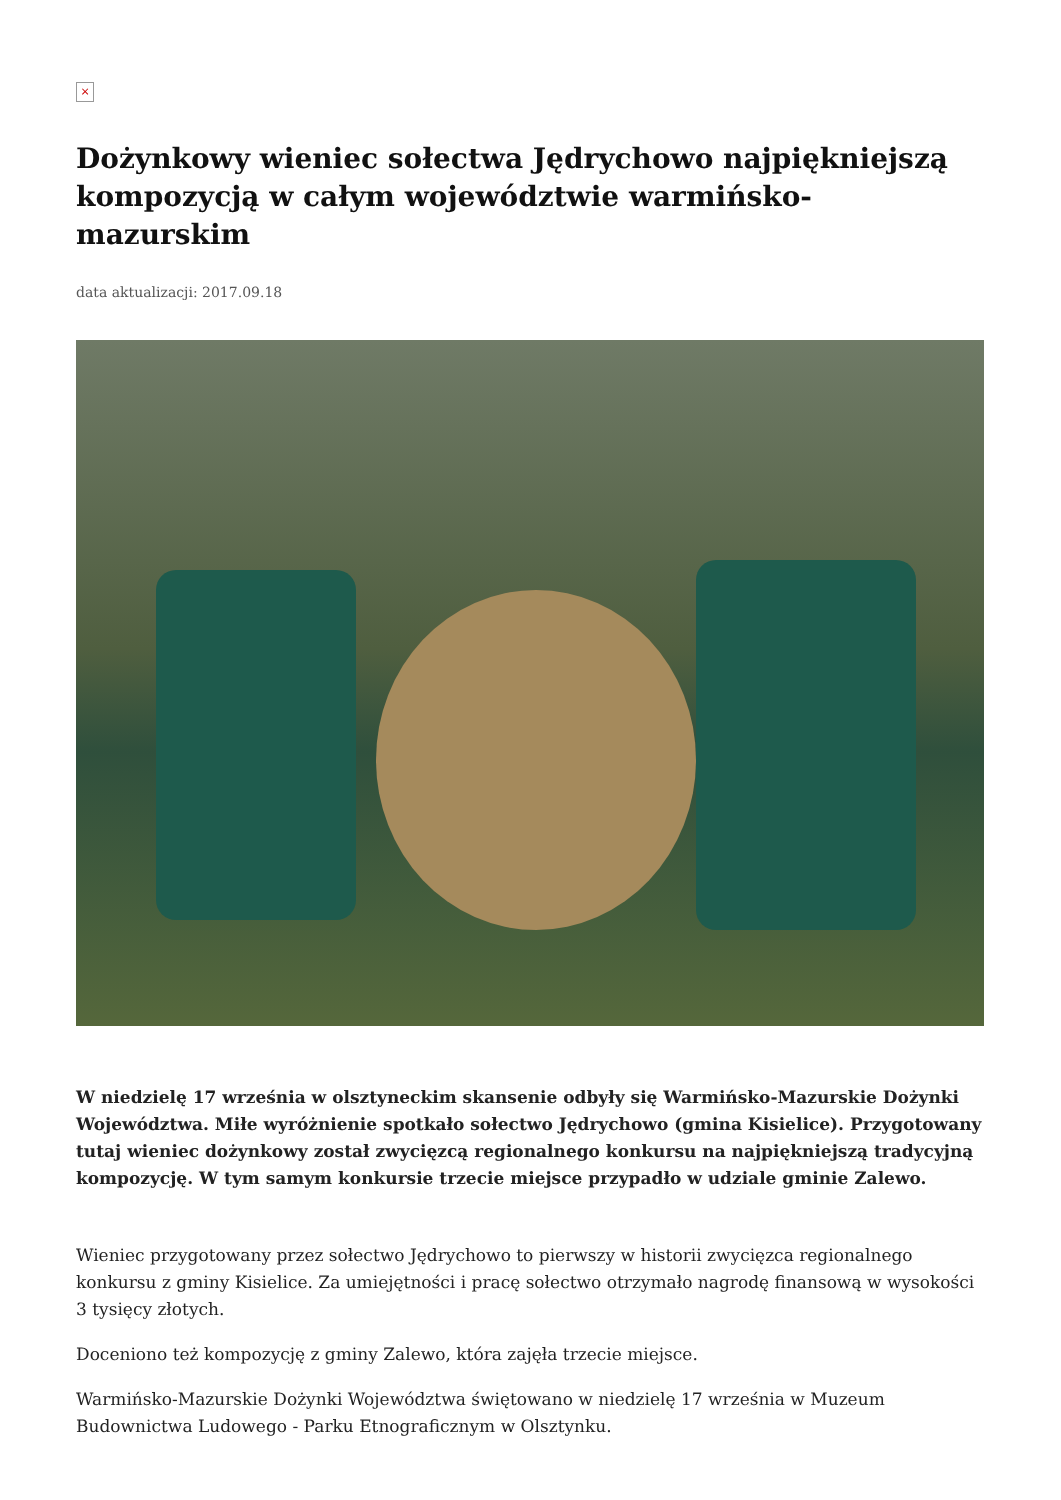×
Dożynkowy wieniec sołectwa Jędrychowo najpiękniejszą kompozycją w całym województwie warmińsko-mazurskim
data aktualizacji: 2017.09.18
W niedzielę 17 września w olsztyneckim skansenie odbyły się Warmińsko-Mazurskie Dożynki Województwa. Miłe wyróżnienie spotkało sołectwo Jędrychowo (gmina Kisielice). Przygotowany tutaj wieniec dożynkowy został zwycięzcą regionalnego konkursu na najpiękniejszą tradycyjną kompozycję. W tym samym konkursie trzecie miejsce przypadło w udziale gminie Zalewo.
Wieniec przygotowany przez sołectwo Jędrychowo to pierwszy w historii zwycięzca regionalnego konkursu z gminy Kisielice. Za umiejętności i pracę sołectwo otrzymało nagrodę finansową w wysokości 3 tysięcy złotych.
Doceniono też kompozycję z gminy Zalewo, która zajęła trzecie miejsce.
Warmińsko-Mazurskie Dożynki Województwa świętowano w niedzielę 17 września w Muzeum Budownictwa Ludowego - Parku Etnograficznym w Olsztynku.